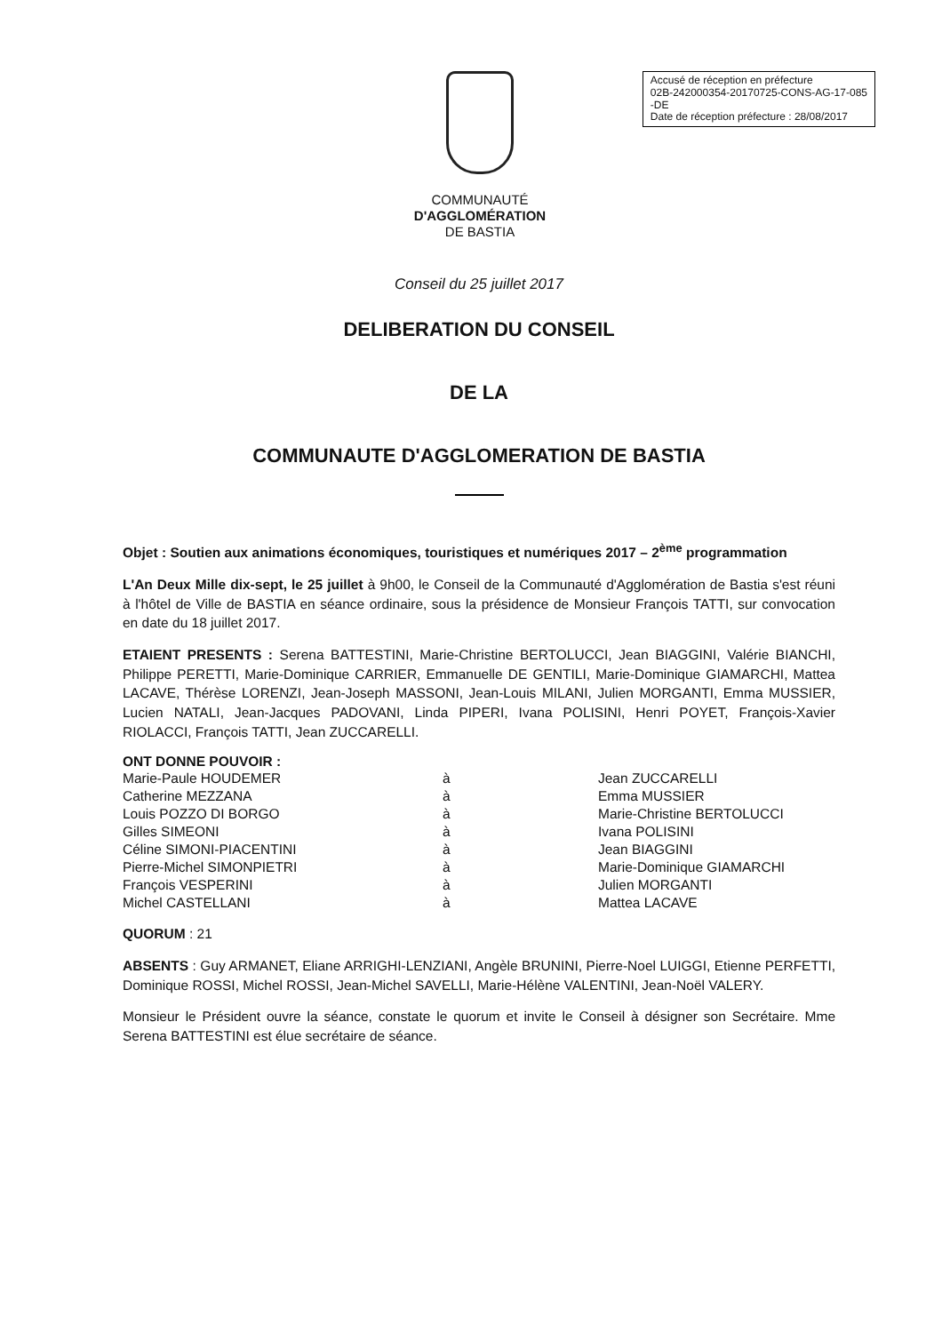COMMUNAUTÉ
D'AGGLOMÉRATION
DE BASTIA
Accusé de réception en préfecture
02B-242000354-20170725-CONS-AG-17-085
-DE
Date de réception préfecture : 28/08/2017
Conseil du 25 juillet 2017
DELIBERATION DU CONSEIL
DE LA
COMMUNAUTE D'AGGLOMERATION DE BASTIA
Objet : Soutien aux animations économiques, touristiques et numériques 2017 – 2<sup>ème</sup> programmation
L'An Deux Mille dix-sept, le 25 juillet à 9h00, le Conseil de la Communauté d'Agglomération de Bastia s'est réuni à l'hôtel de Ville de BASTIA en séance ordinaire, sous la présidence de Monsieur François TATTI, sur convocation en date du 18 juillet 2017.
ETAIENT PRESENTS : Serena BATTESTINI, Marie-Christine BERTOLUCCI, Jean BIAGGINI, Valérie BIANCHI, Philippe PERETTI, Marie-Dominique CARRIER, Emmanuelle DE GENTILI, Marie-Dominique GIAMARCHI, Mattea LACAVE, Thérèse LORENZI, Jean-Joseph MASSONI, Jean-Louis MILANI, Julien MORGANTI, Emma MUSSIER, Lucien NATALI, Jean-Jacques PADOVANI, Linda PIPERI, Ivana POLISINI, Henri POYET, François-Xavier RIOLACCI, François TATTI, Jean ZUCCARELLI.
ONT DONNE POUVOIR :
| Marie-Paule HOUDEMER | à | Jean ZUCCARELLI |
| Catherine MEZZANA | à | Emma MUSSIER |
| Louis POZZO DI BORGO | à | Marie-Christine BERTOLUCCI |
| Gilles SIMEONI | à | Ivana POLISINI |
| Céline SIMONI-PIACENTINI | à | Jean BIAGGINI |
| Pierre-Michel SIMONPIETRI | à | Marie-Dominique GIAMARCHI |
| François VESPERINI | à | Julien MORGANTI |
| Michel CASTELLANI | à | Mattea LACAVE |
QUORUM : 21
ABSENTS : Guy ARMANET, Eliane ARRIGHI-LENZIANI, Angèle BRUNINI, Pierre-Noel LUIGGI, Etienne PERFETTI, Dominique ROSSI, Michel ROSSI, Jean-Michel SAVELLI, Marie-Hélène VALENTINI, Jean-Noël VALERY.
Monsieur le Président ouvre la séance, constate le quorum et invite le Conseil à désigner son Secrétaire. Mme Serena BATTESTINI est élue secrétaire de séance.